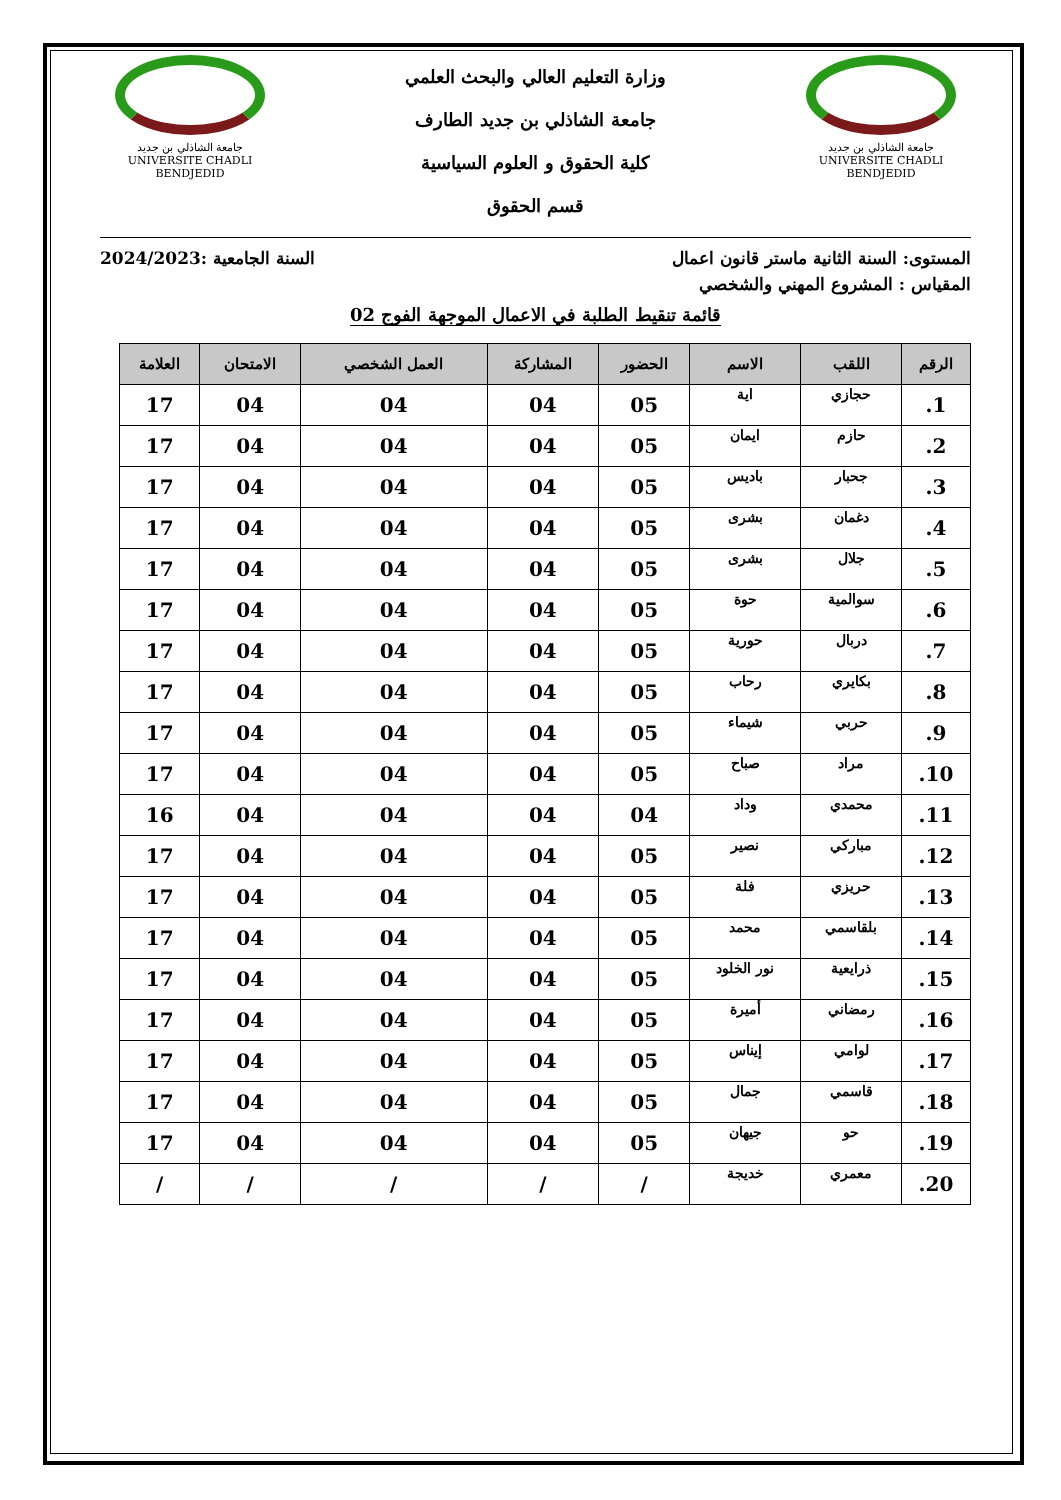جامعة الشاذلي بن جديد
UNIVERSITE CHADLI BENDJEDID
وزارة التعليم العالي والبحث العلمي
جامعة الشاذلي بن جديد الطارف
كلية الحقوق و العلوم السياسية
قسم الحقوق
جامعة الشاذلي بن جديد
UNIVERSITE CHADLI BENDJEDID
المستوى: السنة الثانية ماستر قانون اعمال السنة الجامعية :2024/2023
المقياس : المشروع المهني والشخصي
قائمة تنقيط الطلبة في الاعمال الموجهة الفوج 02
| الرقم | اللقب | الاسم | الحضور | المشاركة | العمل الشخصي | الامتحان | العلامة |
| --- | --- | --- | --- | --- | --- | --- | --- |
| 1. | حجازي | اية | 05 | 04 | 04 | 04 | 17 |
| 2. | حازم | ايمان | 05 | 04 | 04 | 04 | 17 |
| 3. | جحبار | باديس | 05 | 04 | 04 | 04 | 17 |
| 4. | دغمان | بشرى | 05 | 04 | 04 | 04 | 17 |
| 5. | جلال | بشرى | 05 | 04 | 04 | 04 | 17 |
| 6. | سوالمية | حوة | 05 | 04 | 04 | 04 | 17 |
| 7. | دربال | حورية | 05 | 04 | 04 | 04 | 17 |
| 8. | بكايري | رحاب | 05 | 04 | 04 | 04 | 17 |
| 9. | حربي | شيماء | 05 | 04 | 04 | 04 | 17 |
| 10. | مراد | صباح | 05 | 04 | 04 | 04 | 17 |
| 11. | محمدي | وداد | 04 | 04 | 04 | 04 | 16 |
| 12. | مباركي | نصير | 05 | 04 | 04 | 04 | 17 |
| 13. | حريزي | فلة | 05 | 04 | 04 | 04 | 17 |
| 14. | بلقاسمي | محمد | 05 | 04 | 04 | 04 | 17 |
| 15. | ذرايعية | نور الخلود | 05 | 04 | 04 | 04 | 17 |
| 16. | رمضاني | أميرة | 05 | 04 | 04 | 04 | 17 |
| 17. | لوامي | إيناس | 05 | 04 | 04 | 04 | 17 |
| 18. | قاسمي | جمال | 05 | 04 | 04 | 04 | 17 |
| 19. | حو | جيهان | 05 | 04 | 04 | 04 | 17 |
| 20. | معمري | خديجة | / | / | / | / | / |